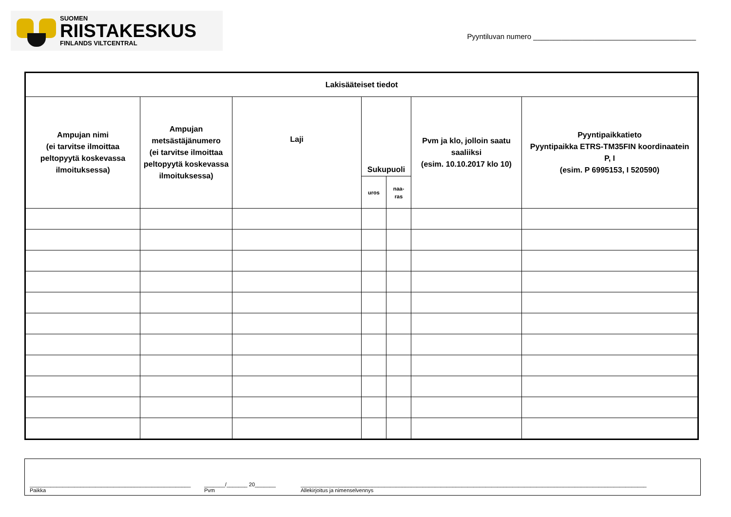SUOMEN
RIISTAKESKUS
FINLANDS VILTCENTRAL
Pyyntiluvan numero ________________________________________
| Lakisääteiset tiedot | | | | | | |
| --- | --- | --- | --- | --- | --- | --- |
| Ampujan nimi (ei tarvitse ilmoittaa peltopyytä koskevassa ilmoituksessa) | Ampujan metsästäjänumero (ei tarvitse ilmoittaa peltopyytä koskevassa ilmoituksessa) | Laji | Sukupuoli | | Pvm ja klo, jolloin saatu saaliiksi (esim. 10.10.2017 klo 10) | Pyyntipaikkatieto Pyyntipaikka ETRS-TM35FIN koordinaatein P, I (esim. P 6995153, I 520590) |
| | | | uros | naa- ras | | |
______________________________________________________
Paikka
_______/_______ 20_______
Pvm
____________________________________________________________________________________________________________________
Allekirjoitus ja nimenselvennys